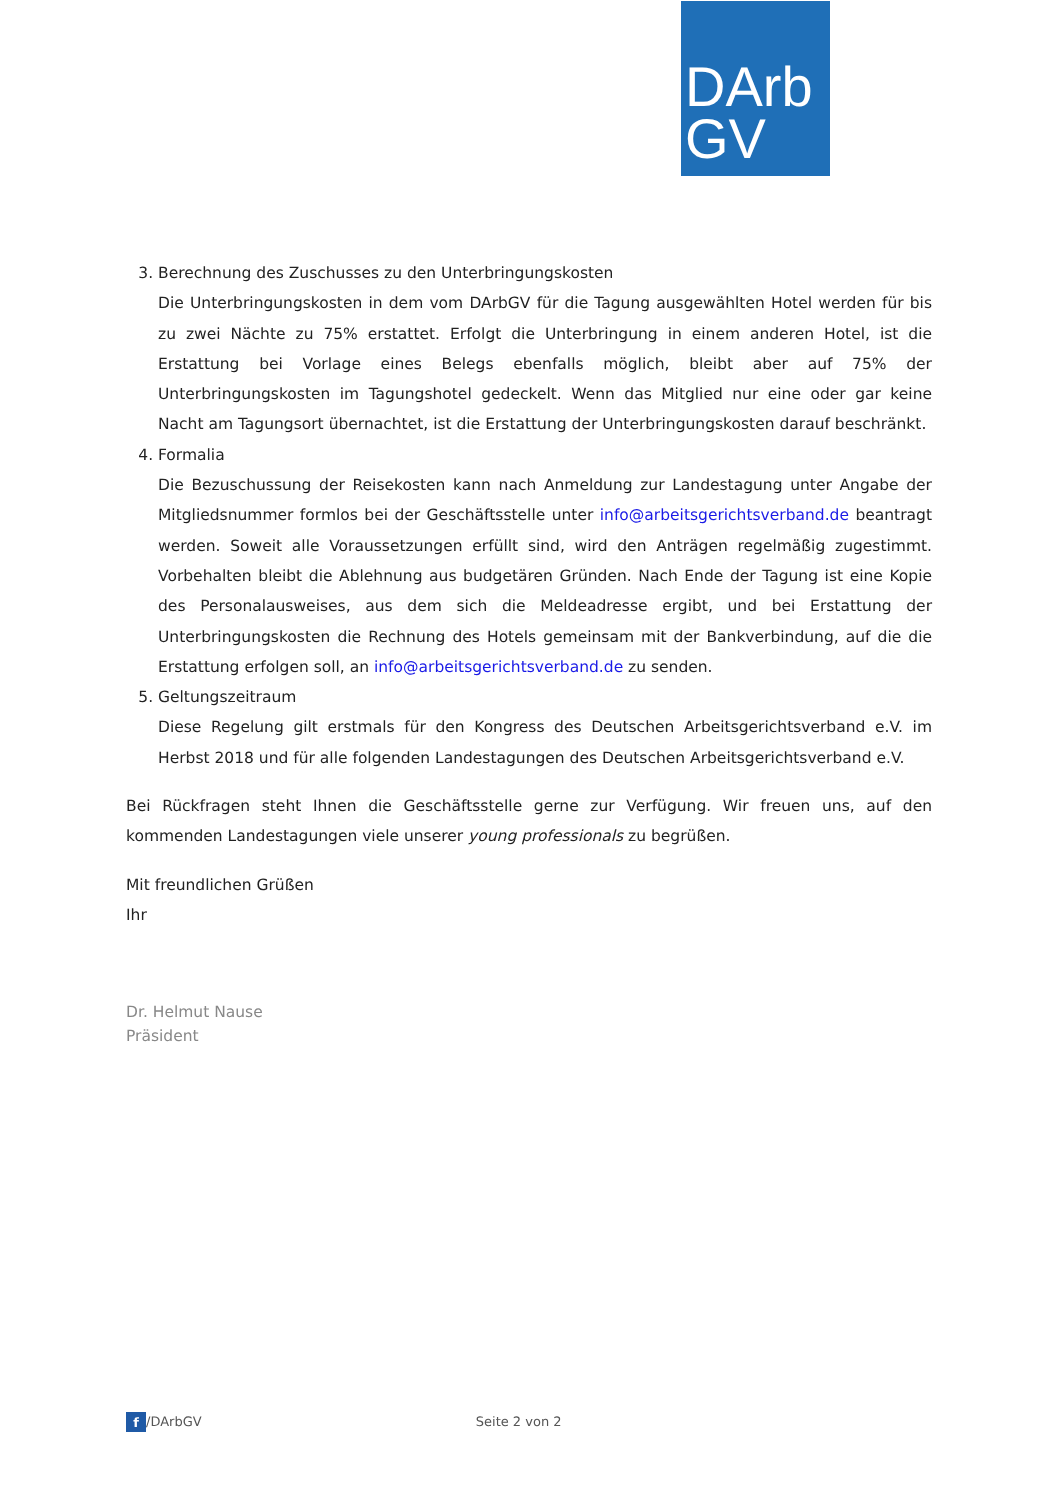DArb
GV
3. Berechnung des Zuschusses zu den Unterbringungskosten
Die Unterbringungskosten in dem vom DArbGV für die Tagung ausgewählten Hotel werden für bis zu zwei Nächte zu 75% erstattet. Erfolgt die Unterbringung in einem anderen Hotel, ist die Erstattung bei Vorlage eines Belegs ebenfalls möglich, bleibt aber auf 75% der Unterbringungskosten im Tagungshotel gedeckelt. Wenn das Mitglied nur eine oder gar keine Nacht am Tagungsort übernachtet, ist die Erstattung der Unterbringungskosten darauf beschränkt.
4. Formalia
Die Bezuschussung der Reisekosten kann nach Anmeldung zur Landestagung unter Angabe der Mitgliedsnummer formlos bei der Geschäftsstelle unter info@arbeitsgerichtsverband.de beantragt werden. Soweit alle Voraussetzungen erfüllt sind, wird den Anträgen regelmäßig zugestimmt. Vorbehalten bleibt die Ablehnung aus budgetären Gründen. Nach Ende der Tagung ist eine Kopie des Personalausweises, aus dem sich die Meldeadresse ergibt, und bei Erstattung der Unterbringungskosten die Rechnung des Hotels gemeinsam mit der Bankverbindung, auf die die Erstattung erfolgen soll, an info@arbeitsgerichtsverband.de zu senden.
5. Geltungszeitraum
Diese Regelung gilt erstmals für den Kongress des Deutschen Arbeitsgerichtsverband e.V. im Herbst 2018 und für alle folgenden Landestagungen des Deutschen Arbeitsgerichtsverband e.V.
Bei Rückfragen steht Ihnen die Geschäftsstelle gerne zur Verfügung. Wir freuen uns, auf den kommenden Landestagungen viele unserer young professionals zu begrüßen.
Mit freundlichen Grüßen
Ihr
Dr. Helmut Nause
Präsident
f /DArbGV Seite 2 von 2